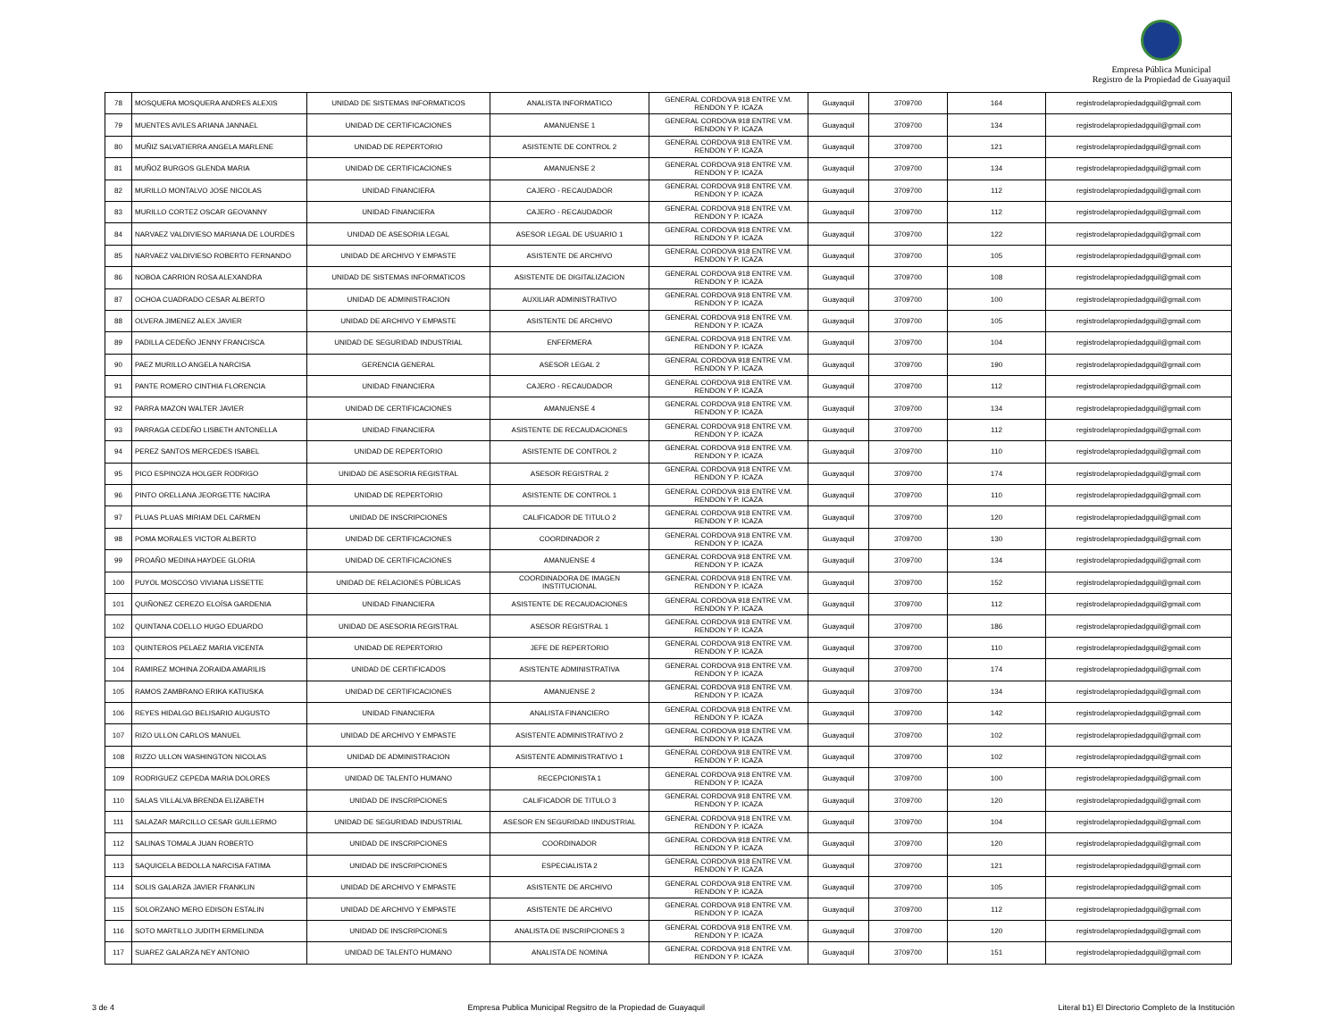Empresa Pública Municipal
Registro de la Propiedad de Guayaquil
| 78 | MOSQUERA MOSQUERA ANDRES ALEXIS | UNIDAD DE SISTEMAS INFORMATICOS | ANALISTA INFORMATICO | GENERAL CORDOVA 918 ENTRE V.M. RENDON Y P. ICAZA | Guayaquil | 3709700 | 164 | registrodelapropiedadgquil@gmail.com |
| 79 | MUENTES AVILES ARIANA JANNAEL | UNIDAD DE CERTIFICACIONES | AMANUENSE 1 | GENERAL CORDOVA 918 ENTRE V.M. RENDON Y P. ICAZA | Guayaquil | 3709700 | 134 | registrodelapropiedadgquil@gmail.com |
| 80 | MUÑIZ SALVATIERRA ANGELA MARLENE | UNIDAD DE REPERTORIO | ASISTENTE DE CONTROL 2 | GENERAL CORDOVA 918 ENTRE V.M. RENDON Y P. ICAZA | Guayaquil | 3709700 | 121 | registrodelapropiedadgquil@gmail.com |
| 81 | MUÑOZ BURGOS GLENDA MARIA | UNIDAD DE CERTIFICACIONES | AMANUENSE 2 | GENERAL CORDOVA 918 ENTRE V.M. RENDON Y P. ICAZA | Guayaquil | 3709700 | 134 | registrodelapropiedadgquil@gmail.com |
| 82 | MURILLO MONTALVO JOSE NICOLAS | UNIDAD FINANCIERA | CAJERO - RECAUDADOR | GENERAL CORDOVA 918 ENTRE V.M. RENDON Y P. ICAZA | Guayaquil | 3709700 | 112 | registrodelapropiedadgquil@gmail.com |
| 83 | MURILLO CORTEZ OSCAR GEOVANNY | UNIDAD FINANCIERA | CAJERO - RECAUDADOR | GENERAL CORDOVA 918 ENTRE V.M. RENDON Y P. ICAZA | Guayaquil | 3709700 | 112 | registrodelapropiedadgquil@gmail.com |
| 84 | NARVAEZ VALDIVIESO MARIANA DE LOURDES | UNIDAD DE ASESORIA LEGAL | ASESOR LEGAL DE USUARIO 1 | GENERAL CORDOVA 918 ENTRE V.M. RENDON Y P. ICAZA | Guayaquil | 3709700 | 122 | registrodelapropiedadgquil@gmail.com |
| 85 | NARVAEZ VALDIVIESO ROBERTO FERNANDO | UNIDAD DE ARCHIVO Y EMPASTE | ASISTENTE DE ARCHIVO | GENERAL CORDOVA 918 ENTRE V.M. RENDON Y P. ICAZA | Guayaquil | 3709700 | 105 | registrodelapropiedadgquil@gmail.com |
| 86 | NOBOA CARRION ROSA ALEXANDRA | UNIDAD DE SISTEMAS INFORMATICOS | ASISTENTE DE DIGITALIZACION | GENERAL CORDOVA 918 ENTRE V.M. RENDON Y P. ICAZA | Guayaquil | 3709700 | 108 | registrodelapropiedadgquil@gmail.com |
| 87 | OCHOA CUADRADO CESAR ALBERTO | UNIDAD DE ADMINISTRACION | AUXILIAR ADMINISTRATIVO | GENERAL CORDOVA 918 ENTRE V.M. RENDON Y P. ICAZA | Guayaquil | 3709700 | 100 | registrodelapropiedadgquil@gmail.com |
| 88 | OLVERA JIMENEZ ALEX JAVIER | UNIDAD DE ARCHIVO Y EMPASTE | ASISTENTE DE ARCHIVO | GENERAL CORDOVA 918 ENTRE V.M. RENDON Y P. ICAZA | Guayaquil | 3709700 | 105 | registrodelapropiedadgquil@gmail.com |
| 89 | PADILLA CEDEÑO JENNY FRANCISCA | UNIDAD DE SEGURIDAD INDUSTRIAL | ENFERMERA | GENERAL CORDOVA 918 ENTRE V.M. RENDON Y P. ICAZA | Guayaquil | 3709700 | 104 | registrodelapropiedadgquil@gmail.com |
| 90 | PAEZ MURILLO ANGELA NARCISA | GERENCIA GENERAL | ASESOR LEGAL 2 | GENERAL CORDOVA 918 ENTRE V.M. RENDON Y P. ICAZA | Guayaquil | 3709700 | 190 | registrodelapropiedadgquil@gmail.com |
| 91 | PANTE ROMERO CINTHIA FLORENCIA | UNIDAD FINANCIERA | CAJERO - RECAUDADOR | GENERAL CORDOVA 918 ENTRE V.M. RENDON Y P. ICAZA | Guayaquil | 3709700 | 112 | registrodelapropiedadgquil@gmail.com |
| 92 | PARRA MAZON WALTER JAVIER | UNIDAD DE CERTIFICACIONES | AMANUENSE 4 | GENERAL CORDOVA 918 ENTRE V.M. RENDON Y P. ICAZA | Guayaquil | 3709700 | 134 | registrodelapropiedadgquil@gmail.com |
| 93 | PARRAGA CEDEÑO LISBETH ANTONELLA | UNIDAD FINANCIERA | ASISTENTE DE RECAUDACIONES | GENERAL CORDOVA 918 ENTRE V.M. RENDON Y P. ICAZA | Guayaquil | 3709700 | 112 | registrodelapropiedadgquil@gmail.com |
| 94 | PEREZ SANTOS MERCEDES ISABEL | UNIDAD DE REPERTORIO | ASISTENTE DE CONTROL 2 | GENERAL CORDOVA 918 ENTRE V.M. RENDON Y P. ICAZA | Guayaquil | 3709700 | 110 | registrodelapropiedadgquil@gmail.com |
| 95 | PICO ESPINOZA HOLGER RODRIGO | UNIDAD DE ASESORIA REGISTRAL | ASESOR REGISTRAL 2 | GENERAL CORDOVA 918 ENTRE V.M. RENDON Y P. ICAZA | Guayaquil | 3709700 | 174 | registrodelapropiedadgquil@gmail.com |
| 96 | PINTO ORELLANA JEORGETTE NACIRA | UNIDAD DE REPERTORIO | ASISTENTE DE CONTROL 1 | GENERAL CORDOVA 918 ENTRE V.M. RENDON Y P. ICAZA | Guayaquil | 3709700 | 110 | registrodelapropiedadgquil@gmail.com |
| 97 | PLUAS PLUAS MIRIAM DEL CARMEN | UNIDAD DE INSCRIPCIONES | CALIFICADOR DE TITULO 2 | GENERAL CORDOVA 918 ENTRE V.M. RENDON Y P. ICAZA | Guayaquil | 3709700 | 120 | registrodelapropiedadgquil@gmail.com |
| 98 | POMA MORALES VICTOR ALBERTO | UNIDAD DE CERTIFICACIONES | COORDINADOR 2 | GENERAL CORDOVA 918 ENTRE V.M. RENDON Y P. ICAZA | Guayaquil | 3709700 | 130 | registrodelapropiedadgquil@gmail.com |
| 99 | PROAÑO MEDINA HAYDEE GLORIA | UNIDAD DE CERTIFICACIONES | AMANUENSE 4 | GENERAL CORDOVA 918 ENTRE V.M. RENDON Y P. ICAZA | Guayaquil | 3709700 | 134 | registrodelapropiedadgquil@gmail.com |
| 100 | PUYOL MOSCOSO VIVIANA LISSETTE | UNIDAD DE RELACIONES PÚBLICAS | COORDINADORA DE IMAGEN INSTITUCIONAL | GENERAL CORDOVA 918 ENTRE V.M. RENDON Y P. ICAZA | Guayaquil | 3709700 | 152 | registrodelapropiedadgquil@gmail.com |
| 101 | QUIÑONEZ CEREZO ELOÍSA GARDENIA | UNIDAD FINANCIERA | ASISTENTE DE RECAUDACIONES | GENERAL CORDOVA 918 ENTRE V.M. RENDON Y P. ICAZA | Guayaquil | 3709700 | 112 | registrodelapropiedadgquil@gmail.com |
| 102 | QUINTANA COELLO HUGO EDUARDO | UNIDAD DE ASESORIA REGISTRAL | ASESOR REGISTRAL 1 | GENERAL CORDOVA 918 ENTRE V.M. RENDON Y P. ICAZA | Guayaquil | 3709700 | 186 | registrodelapropiedadgquil@gmail.com |
| 103 | QUINTEROS PELAEZ MARIA VICENTA | UNIDAD DE REPERTORIO | JEFE DE REPERTORIO | GENERAL CORDOVA 918 ENTRE V.M. RENDON Y P. ICAZA | Guayaquil | 3709700 | 110 | registrodelapropiedadgquil@gmail.com |
| 104 | RAMIREZ MOHINA ZORAIDA AMARILIS | UNIDAD DE CERTIFICADOS | ASISTENTE ADMINISTRATIVA | GENERAL CORDOVA 918 ENTRE V.M. RENDON Y P. ICAZA | Guayaquil | 3709700 | 174 | registrodelapropiedadgquil@gmail.com |
| 105 | RAMOS ZAMBRANO ERIKA KATIUSKA | UNIDAD DE CERTIFICACIONES | AMANUENSE 2 | GENERAL CORDOVA 918 ENTRE V.M. RENDON Y P. ICAZA | Guayaquil | 3709700 | 134 | registrodelapropiedadgquil@gmail.com |
| 106 | REYES HIDALGO BELISARIO AUGUSTO | UNIDAD FINANCIERA | ANALISTA FINANCIERO | GENERAL CORDOVA 918 ENTRE V.M. RENDON Y P. ICAZA | Guayaquil | 3709700 | 142 | registrodelapropiedadgquil@gmail.com |
| 107 | RIZO ULLON CARLOS MANUEL | UNIDAD DE ARCHIVO Y EMPASTE | ASISTENTE ADMINISTRATIVO 2 | GENERAL CORDOVA 918 ENTRE V.M. RENDON Y P. ICAZA | Guayaquil | 3709700 | 102 | registrodelapropiedadgquil@gmail.com |
| 108 | RIZZO ULLON WASHINGTON NICOLAS | UNIDAD DE ADMINISTRACION | ASISTENTE ADMINISTRATIVO 1 | GENERAL CORDOVA 918 ENTRE V.M. RENDON Y P. ICAZA | Guayaquil | 3709700 | 102 | registrodelapropiedadgquil@gmail.com |
| 109 | RODRIGUEZ CEPEDA MARIA DOLORES | UNIDAD DE TALENTO HUMANO | RECEPCIONISTA 1 | GENERAL CORDOVA 918 ENTRE V.M. RENDON Y P. ICAZA | Guayaquil | 3709700 | 100 | registrodelapropiedadgquil@gmail.com |
| 110 | SALAS VILLALVA BRENDA ELIZABETH | UNIDAD DE INSCRIPCIONES | CALIFICADOR DE TITULO 3 | GENERAL CORDOVA 918 ENTRE V.M. RENDON Y P. ICAZA | Guayaquil | 3709700 | 120 | registrodelapropiedadgquil@gmail.com |
| 111 | SALAZAR MARCILLO CESAR GUILLERMO | UNIDAD DE SEGURIDAD INDUSTRIAL | ASESOR EN SEGURIDAD IINDUSTRIAL | GENERAL CORDOVA 918 ENTRE V.M. RENDON Y P. ICAZA | Guayaquil | 3709700 | 104 | registrodelapropiedadgquil@gmail.com |
| 112 | SALINAS TOMALA JUAN ROBERTO | UNIDAD DE INSCRIPCIONES | COORDINADOR | GENERAL CORDOVA 918 ENTRE V.M. RENDON Y P. ICAZA | Guayaquil | 3709700 | 120 | registrodelapropiedadgquil@gmail.com |
| 113 | SAQUICELA BEDOLLA NARCISA FATIMA | UNIDAD DE INSCRIPCIONES | ESPECIALISTA 2 | GENERAL CORDOVA 918 ENTRE V.M. RENDON Y P. ICAZA | Guayaquil | 3709700 | 121 | registrodelapropiedadgquil@gmail.com |
| 114 | SOLIS GALARZA JAVIER FRANKLIN | UNIDAD DE ARCHIVO Y EMPASTE | ASISTENTE DE ARCHIVO | GENERAL CORDOVA 918 ENTRE V.M. RENDON Y P. ICAZA | Guayaquil | 3709700 | 105 | registrodelapropiedadgquil@gmail.com |
| 115 | SOLORZANO MERO EDISON ESTALIN | UNIDAD DE ARCHIVO Y EMPASTE | ASISTENTE DE ARCHIVO | GENERAL CORDOVA 918 ENTRE V.M. RENDON Y P. ICAZA | Guayaquil | 3709700 | 112 | registrodelapropiedadgquil@gmail.com |
| 116 | SOTO MARTILLO JUDITH ERMELINDA | UNIDAD DE INSCRIPCIONES | ANALISTA DE INSCRIPCIONES 3 | GENERAL CORDOVA 918 ENTRE V.M. RENDON Y P. ICAZA | Guayaquil | 3709700 | 120 | registrodelapropiedadgquil@gmail.com |
| 117 | SUAREZ GALARZA NEY ANTONIO | UNIDAD DE TALENTO HUMANO | ANALISTA DE NOMINA | GENERAL CORDOVA 918 ENTRE V.M. RENDON Y P. ICAZA | Guayaquil | 3709700 | 151 | registrodelapropiedadgquil@gmail.com |
3 de 4 Empresa Publica Municipal Regsitro de la Propiedad de Guayaquil Literal b1) El Directorio Completo de la Institución